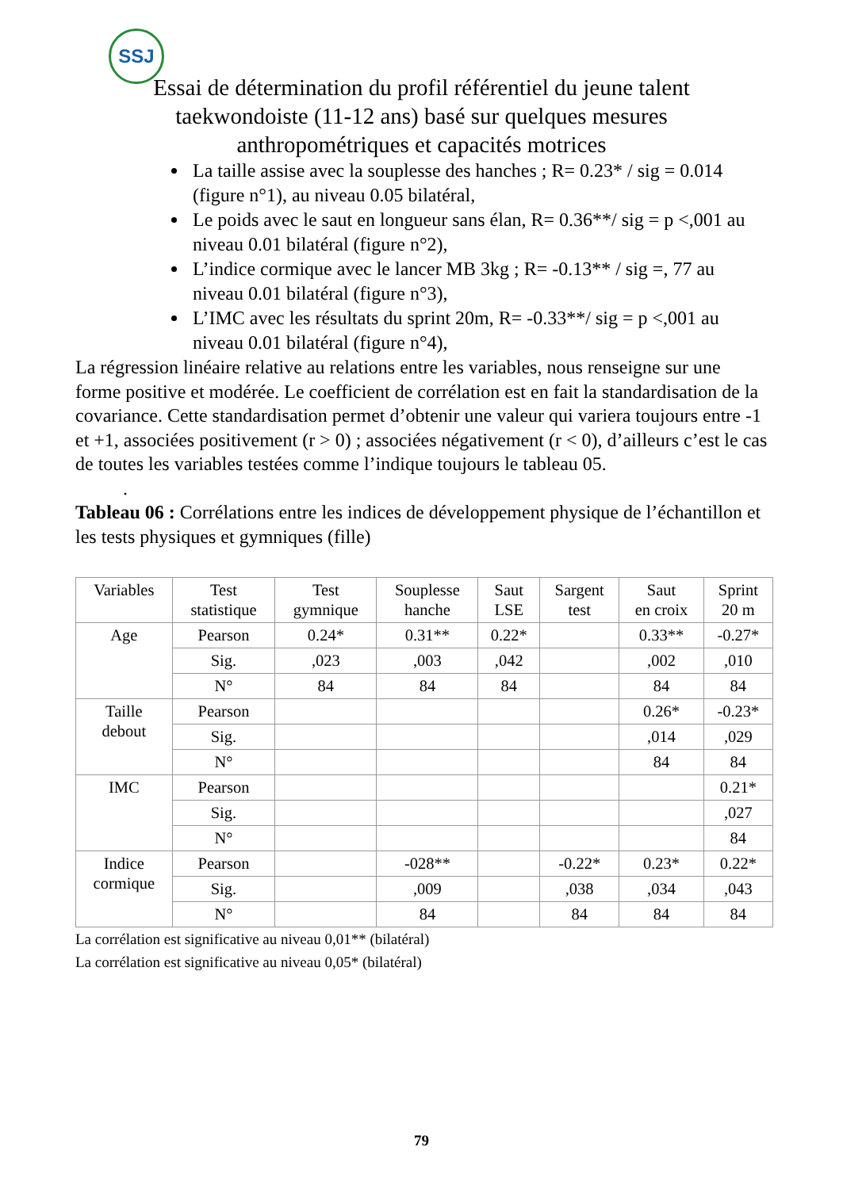SSJ
Essai de détermination du profil référentiel du jeune talent
taekwondoiste (11-12 ans) basé sur quelques mesures
anthropométriques et capacités motrices
La taille assise avec la souplesse des hanches ; R= 0.23* / sig = 0.014 (figure n°1), au niveau 0.05 bilatéral,
Le poids avec le saut en longueur sans élan, R= 0.36**/ sig = p <,001 au niveau 0.01 bilatéral (figure n°2),
L’indice cormique avec le lancer MB 3kg ; R= -0.13** / sig =, 77 au niveau 0.01 bilatéral (figure n°3),
L’IMC avec les résultats du sprint 20m, R= -0.33**/ sig = p <,001 au niveau 0.01 bilatéral (figure n°4),
La régression linéaire relative au relations entre les variables, nous renseigne sur une forme positive et modérée. Le coefficient de corrélation est en fait la standardisation de la covariance. Cette standardisation permet d’obtenir une valeur qui variera toujours entre -1 et +1, associées positivement (r > 0) ; associées négativement (r < 0), d’ailleurs c’est le cas de toutes les variables testées comme l’indique toujours le tableau 05.
.
Tableau 06 : Corrélations entre les indices de développement physique de l’échantillon et les tests physiques et gymniques (fille)
| Variables | Test statistique | Test gymnique | Souplesse hanche | Saut LSE | Sargent test | Saut en croix | Sprint 20 m |
| Age | Pearson | 0.24* | 0.31** | 0.22* | | 0.33** | -0.27* |
| | Sig. | ,023 | ,003 | ,042 | | ,002 | ,010 |
| | N° | 84 | 84 | 84 | | 84 | 84 |
| Taille debout | Pearson | | | | | 0.26* | -0.23* |
| | Sig. | | | | | ,014 | ,029 |
| | N° | | | | | 84 | 84 |
| IMC | Pearson | | | | | | 0.21* |
| | Sig. | | | | | | ,027 |
| | N° | | | | | | 84 |
| Indice cormique | Pearson | | -028** | | -0.22* | 0.23* | 0.22* |
| | Sig. | | ,009 | | ,038 | ,034 | ,043 |
| | N° | | 84 | | 84 | 84 | 84 |
La corrélation est significative au niveau 0,01** (bilatéral)
La corrélation est significative au niveau 0,05* (bilatéral)
79